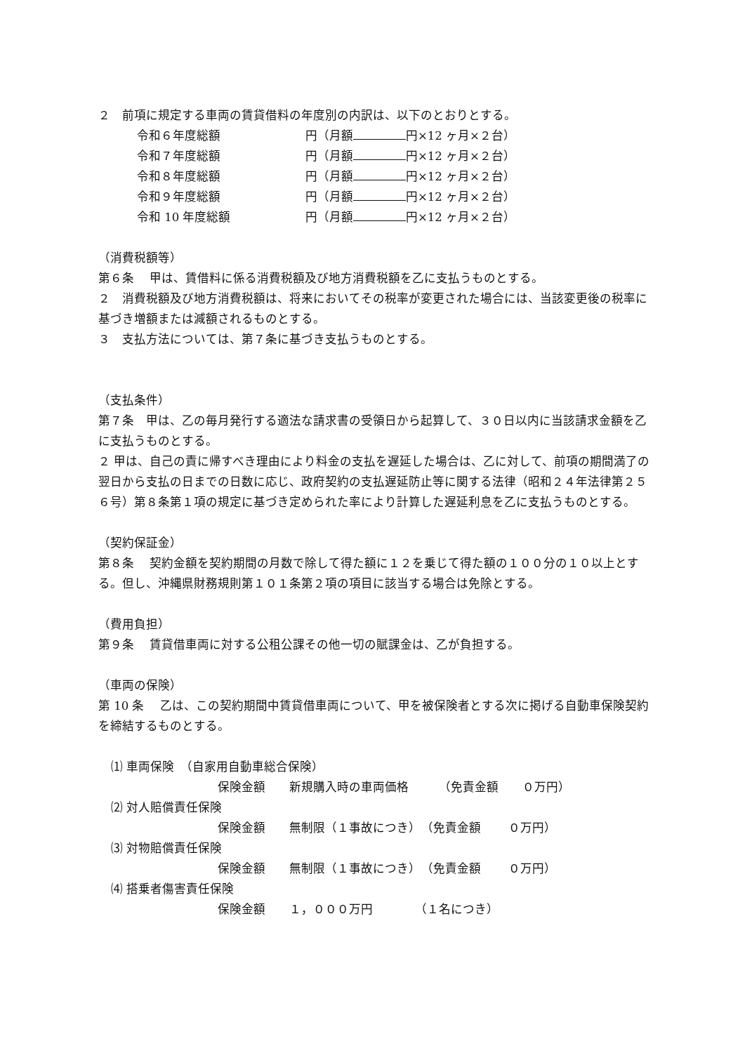２　前項に規定する車両の賃貸借料の年度別の内訳は、以下のとおりとする。
令和６年度総額 円（月額 円×12 ヶ月×２台）
令和７年度総額 円（月額 円×12 ヶ月×２台）
令和８年度総額 円（月額 円×12 ヶ月×２台）
令和９年度総額 円（月額 円×12 ヶ月×２台）
令和 10 年度総額 円（月額 円×12 ヶ月×２台）
（消費税額等）
第６条　 甲は、賃借料に係る消費税額及び地方消費税額を乙に支払うものとする。
２　消費税額及び地方消費税額は、将来においてその税率が変更された場合には、当該変更後の税率に基づき増額または減額されるものとする。
３　支払方法については、第７条に基づき支払うものとする。
（支払条件）
第７条　甲は、乙の毎月発行する適法な請求書の受領日から起算して、３０日以内に当該請求金額を乙に支払うものとする。
２ 甲は、自己の責に帰すべき理由により料金の支払を遅延した場合は、乙に対して、前項の期間満了の翌日から支払の日までの日数に応じ、政府契約の支払遅延防止等に関する法律（昭和２４年法律第２５６号）第８条第１項の規定に基づき定められた率により計算した遅延利息を乙に支払うものとする。
（契約保証金）
第８条　 契約金額を契約期間の月数で除して得た額に１２を乗じて得た額の１００分の１０以上とする。但し、沖縄県財務規則第１０１条第２項の項目に該当する場合は免除とする。
（費用負担）
第９条　 賃貸借車両に対する公租公課その他一切の賦課金は、乙が負担する。
（車両の保険）
第 10 条　 乙は、この契約期間中賃貸借車両について、甲を被保険者とする次に掲げる自動車保険契約を締結するものとする。
⑴ 車両保険　（自家用自動車総合保険）
保険金額　　新規購入時の車両価格　　　（免責金額　　０万円）
⑵ 対人賠償責任保険
保険金額　　無制限（１事故につき）　（免責金額　　 ０万円）
⑶ 対物賠償責任保険
保険金額　　無制限（１事故につき）　（免責金額　　 ０万円）
⑷ 搭乗者傷害責任保険
保険金額　　１，０００万円　　　　（１名につき）